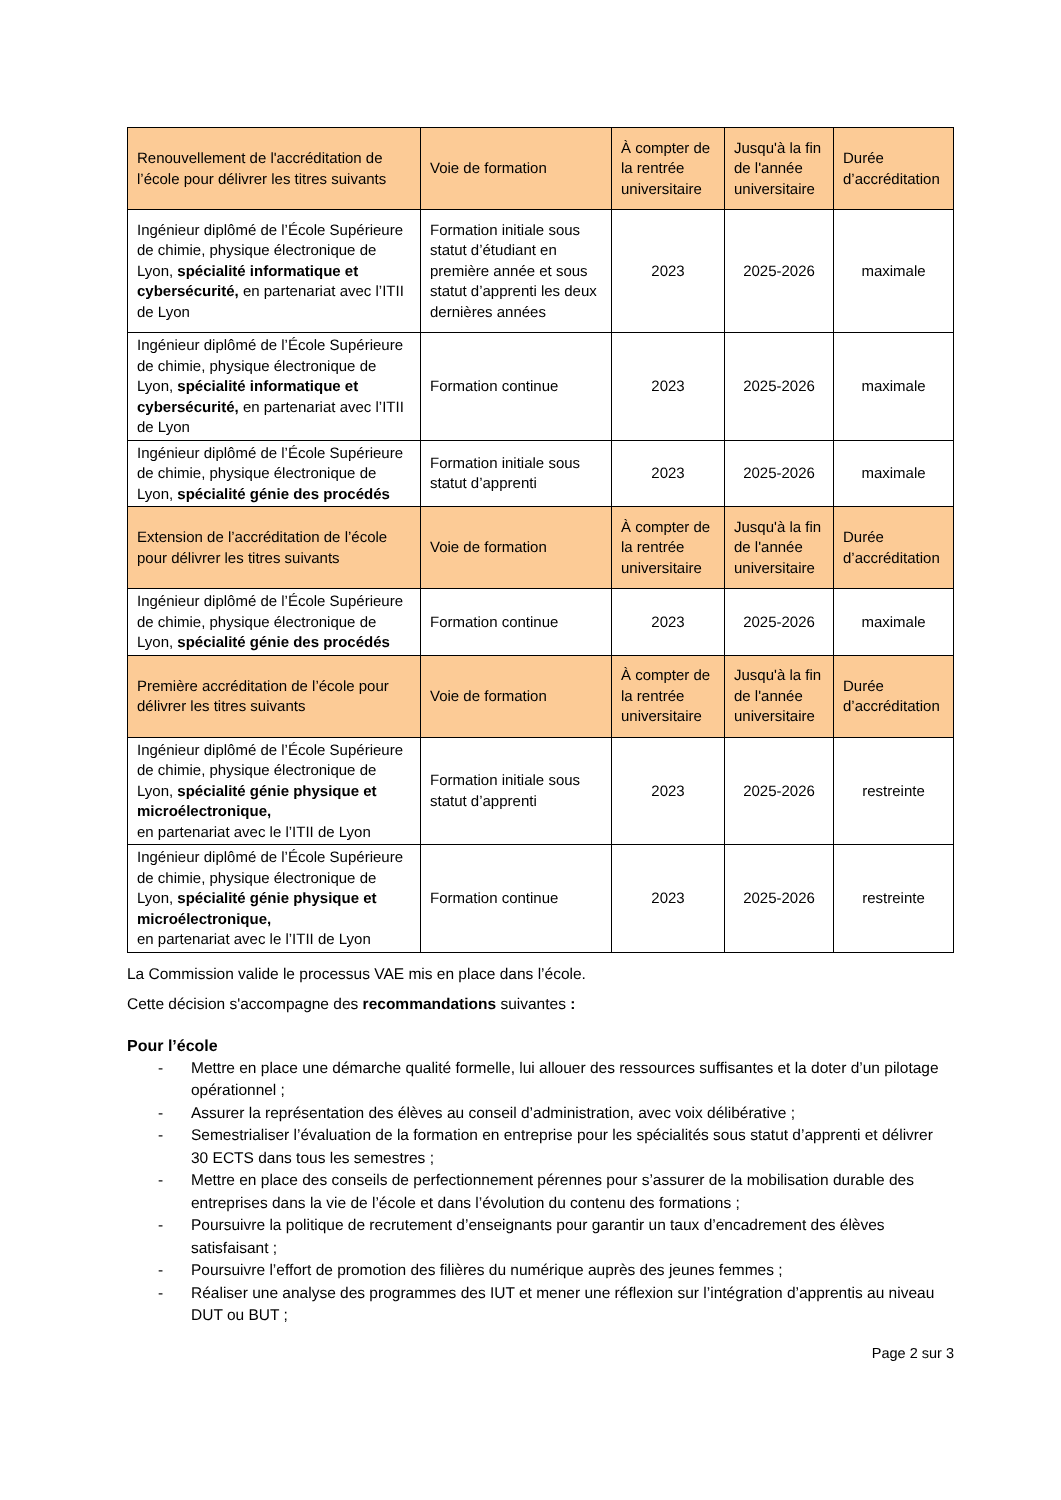| Renouvellement de l'accréditation de l’école pour délivrer les titres suivants | Voie de formation | À compter de la rentrée universitaire | Jusqu'à la fin de l'année universitaire | Durée d’accréditation |
| --- | --- | --- | --- | --- |
| Ingénieur diplômé de l’École Supérieure de chimie, physique électronique de Lyon, spécialité informatique et cybersécurité, en partenariat avec l’ITII de Lyon | Formation initiale sous statut d’étudiant en première année et sous statut d’apprenti les deux dernières années | 2023 | 2025-2026 | maximale |
| Ingénieur diplômé de l’École Supérieure de chimie, physique électronique de Lyon, spécialité informatique et cybersécurité, en partenariat avec l’ITII de Lyon | Formation continue | 2023 | 2025-2026 | maximale |
| Ingénieur diplômé de l’École Supérieure de chimie, physique électronique de Lyon, spécialité génie des procédés | Formation initiale sous statut d’apprenti | 2023 | 2025-2026 | maximale |
| Extension de l’accréditation de l’école pour délivrer les titres suivants | Voie de formation | À compter de la rentrée universitaire | Jusqu'à la fin de l'année universitaire | Durée d’accréditation |
| Ingénieur diplômé de l’École Supérieure de chimie, physique électronique de Lyon, spécialité génie des procédés | Formation continue | 2023 | 2025-2026 | maximale |
| Première accréditation de l’école pour délivrer les titres suivants | Voie de formation | À compter de la rentrée universitaire | Jusqu'à la fin de l'année universitaire | Durée d’accréditation |
| Ingénieur diplômé de l’École Supérieure de chimie, physique électronique de Lyon, spécialité génie physique et microélectronique, en partenariat avec le l’ITII de Lyon | Formation initiale sous statut d’apprenti | 2023 | 2025-2026 | restreinte |
| Ingénieur diplômé de l’École Supérieure de chimie, physique électronique de Lyon, spécialité génie physique et microélectronique, en partenariat avec le l’ITII de Lyon | Formation continue | 2023 | 2025-2026 | restreinte |
La Commission valide le processus VAE mis en place dans l’école.
Cette décision s'accompagne des recommandations suivantes :
Pour l’école
- Mettre en place une démarche qualité formelle, lui allouer des ressources suffisantes et la doter d’un pilotage opérationnel ;
- Assurer la représentation des élèves au conseil d’administration, avec voix délibérative ;
- Semestrialiser l’évaluation de la formation en entreprise pour les spécialités sous statut d’apprenti et délivrer 30 ECTS dans tous les semestres ;
- Mettre en place des conseils de perfectionnement pérennes pour s’assurer de la mobilisation durable des entreprises dans la vie de l’école et dans l’évolution du contenu des formations ;
- Poursuivre la politique de recrutement d’enseignants pour garantir un taux d’encadrement des élèves satisfaisant ;
- Poursuivre l’effort de promotion des filières du numérique auprès des jeunes femmes ;
- Réaliser une analyse des programmes des IUT et mener une réflexion sur l’intégration d’apprentis au niveau DUT ou BUT ;
Page 2 sur 3